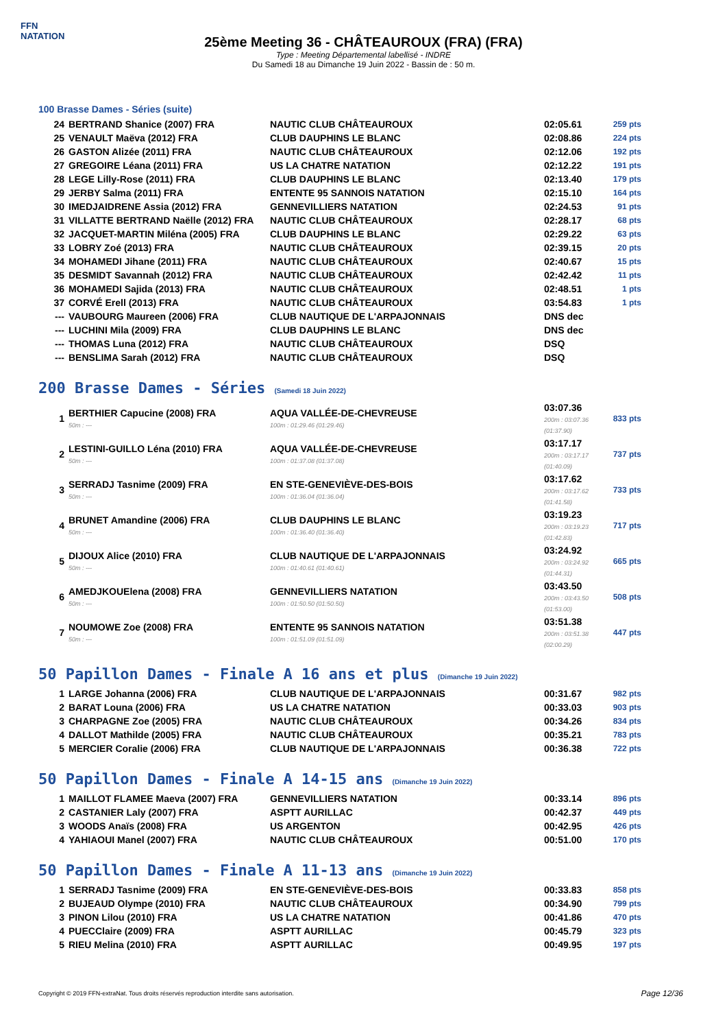FFN
NATATION
25ème Meeting 36 - CHÂTEAUROUX (FRA) (FRA)
Type : Meeting Départemental labellisé - INDRE
Du Samedi 18 au Dimanche 19 Juin 2022 - Bassin de : 50 m.
100 Brasse Dames - Séries (suite)
| 24 | BERTRAND Shanice (2007) FRA | NAUTIC CLUB CHÂTEAUROUX | 02:05.61 | 259 pts |
| 25 | VENAULT Maëva (2012) FRA | CLUB DAUPHINS LE BLANC | 02:08.86 | 224 pts |
| 26 | GASTON Alizée (2011) FRA | NAUTIC CLUB CHÂTEAUROUX | 02:12.06 | 192 pts |
| 27 | GREGOIRE Léana (2011) FRA | US LA CHATRE NATATION | 02:12.22 | 191 pts |
| 28 | LEGE Lilly-Rose (2011) FRA | CLUB DAUPHINS LE BLANC | 02:13.40 | 179 pts |
| 29 | JERBY Salma (2011) FRA | ENTENTE 95 SANNOIS NATATION | 02:15.10 | 164 pts |
| 30 | IMEDJAIDRENE Assia (2012) FRA | GENNEVILLIERS NATATION | 02:24.53 | 91 pts |
| 31 | VILLATTE BERTRAND Naëlle (2012) FRA | NAUTIC CLUB CHÂTEAUROUX | 02:28.17 | 68 pts |
| 32 | JACQUET-MARTIN Miléna (2005) FRA | CLUB DAUPHINS LE BLANC | 02:29.22 | 63 pts |
| 33 | LOBRY Zoé (2013) FRA | NAUTIC CLUB CHÂTEAUROUX | 02:39.15 | 20 pts |
| 34 | MOHAMEDI Jihane (2011) FRA | NAUTIC CLUB CHÂTEAUROUX | 02:40.67 | 15 pts |
| 35 | DESMIDT Savannah (2012) FRA | NAUTIC CLUB CHÂTEAUROUX | 02:42.42 | 11 pts |
| 36 | MOHAMEDI Sajida (2013) FRA | NAUTIC CLUB CHÂTEAUROUX | 02:48.51 | 1 pts |
| 37 | CORVÉ Erell (2013) FRA | NAUTIC CLUB CHÂTEAUROUX | 03:54.83 | 1 pts |
| --- | VAUBOURG Maureen (2006) FRA | CLUB NAUTIQUE DE L'ARPAJONNAIS | DNS dec | |
| --- | LUCHINI Mila (2009) FRA | CLUB DAUPHINS LE BLANC | DNS dec | |
| --- | THOMAS Luna (2012) FRA | NAUTIC CLUB CHÂTEAUROUX | DSQ | |
| --- | BENSLIMA Sarah (2012) FRA | NAUTIC CLUB CHÂTEAUROUX | DSQ | |
200 Brasse Dames - Séries (Samedi 18 Juin 2022)
| 1 | BERTHIER Capucine (2008) FRA 50m : --- | AQUA VALLÉE-DE-CHEVREUSE 100m : 01:29.46 (01:29.46) | 03:07.36 200m : 03:07.36 (01:37.90) | 833 pts |
| 2 | LESTINI-GUILLO Léna (2010) FRA 50m : --- | AQUA VALLÉE-DE-CHEVREUSE 100m : 01:37.08 (01:37.08) | 03:17.17 200m : 03:17.17 (01:40.09) | 737 pts |
| 3 | SERRADJ Tasnime (2009) FRA 50m : --- | EN STE-GENEVIÈVE-DES-BOIS 100m : 01:36.04 (01:36.04) | 03:17.62 200m : 03:17.62 (01:41.58) | 733 pts |
| 4 | BRUNET Amandine (2006) FRA 50m : --- | CLUB DAUPHINS LE BLANC 100m : 01:36.40 (01:36.40) | 03:19.23 200m : 03:19.23 (01:42.83) | 717 pts |
| 5 | DIJOUX Alice (2010) FRA 50m : --- | CLUB NAUTIQUE DE L'ARPAJONNAIS 100m : 01:40.61 (01:40.61) | 03:24.92 200m : 03:24.92 (01:44.31) | 665 pts |
| 6 | AMEDJKOUElena (2008) FRA 50m : --- | GENNEVILLIERS NATATION 100m : 01:50.50 (01:50.50) | 03:43.50 200m : 03:43.50 (01:53.00) | 508 pts |
| 7 | NOUMOWE Zoe (2008) FRA 50m : --- | ENTENTE 95 SANNOIS NATATION 100m : 01:51.09 (01:51.09) | 03:51.38 200m : 03:51.38 (02:00.29) | 447 pts |
50 Papillon Dames - Finale A 16 ans et plus (Dimanche 19 Juin 2022)
| 1 | LARGE Johanna (2006) FRA | CLUB NAUTIQUE DE L'ARPAJONNAIS | 00:31.67 | 982 pts |
| 2 | BARAT Louna (2006) FRA | US LA CHATRE NATATION | 00:33.03 | 903 pts |
| 3 | CHARPAGNE Zoe (2005) FRA | NAUTIC CLUB CHÂTEAUROUX | 00:34.26 | 834 pts |
| 4 | DALLOT Mathilde (2005) FRA | NAUTIC CLUB CHÂTEAUROUX | 00:35.21 | 783 pts |
| 5 | MERCIER Coralie (2006) FRA | CLUB NAUTIQUE DE L'ARPAJONNAIS | 00:36.38 | 722 pts |
50 Papillon Dames - Finale A 14-15 ans (Dimanche 19 Juin 2022)
| 1 | MAILLOT FLAMEE Maeva (2007) FRA | GENNEVILLIERS NATATION | 00:33.14 | 896 pts |
| 2 | CASTANIER Laly (2007) FRA | ASPTT AURILLAC | 00:42.37 | 449 pts |
| 3 | WOODS Anaïs (2008) FRA | US ARGENTON | 00:42.95 | 426 pts |
| 4 | YAHIAOUI Manel (2007) FRA | NAUTIC CLUB CHÂTEAUROUX | 00:51.00 | 170 pts |
50 Papillon Dames - Finale A 11-13 ans (Dimanche 19 Juin 2022)
| 1 | SERRADJ Tasnime (2009) FRA | EN STE-GENEVIÈVE-DES-BOIS | 00:33.83 | 858 pts |
| 2 | BUJEAUD Olympe (2010) FRA | NAUTIC CLUB CHÂTEAUROUX | 00:34.90 | 799 pts |
| 3 | PINON Lilou (2010) FRA | US LA CHATRE NATATION | 00:41.86 | 470 pts |
| 4 | PUECClaire (2009) FRA | ASPTT AURILLAC | 00:45.79 | 323 pts |
| 5 | RIEU Melina (2010) FRA | ASPTT AURILLAC | 00:49.95 | 197 pts |
Copyright © 2019 FFN-extraNat. Tous droits réservés reproduction interdite sans autorisation.
Page 12/36